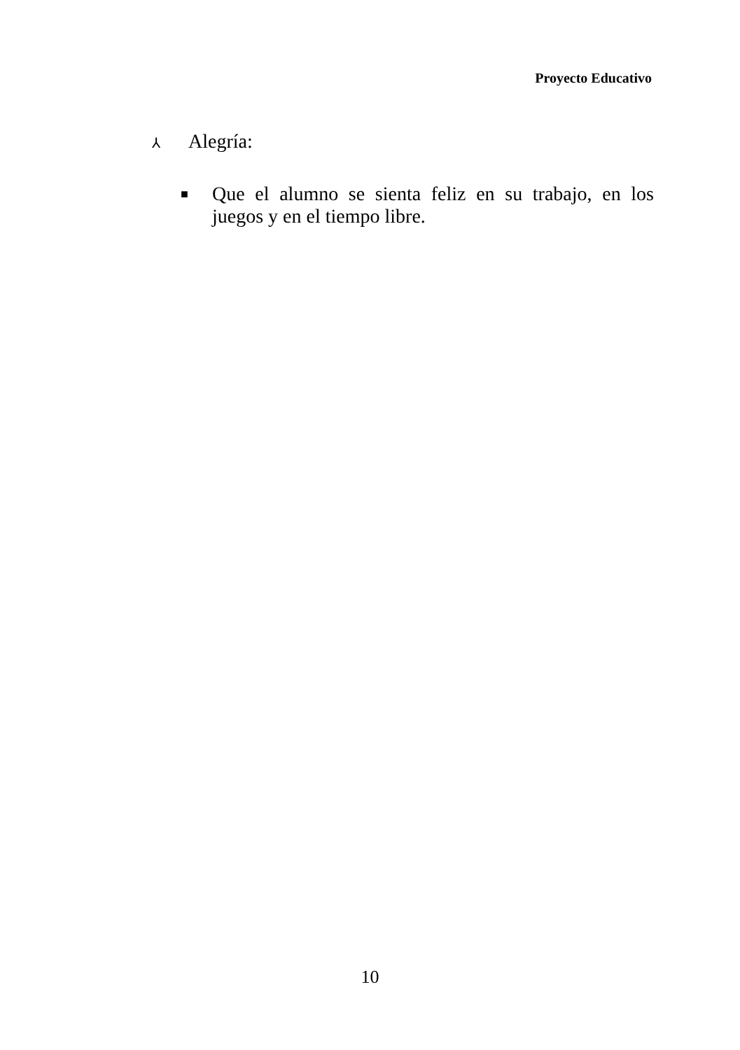Proyecto Educativo
⅄ Alegría:
■
Que el alumno se sienta feliz en su trabajo, en los juegos y en el tiempo libre.
10